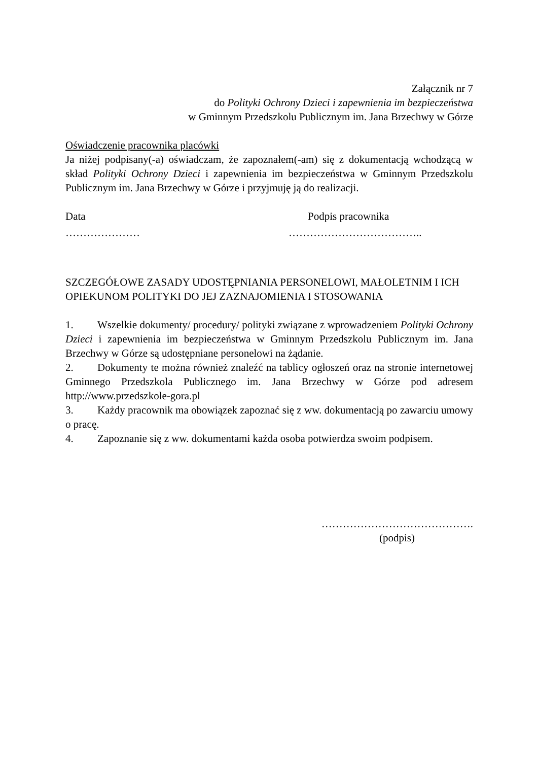Załącznik nr 7
do Polityki Ochrony Dzieci i zapewnienia im bezpieczeństwa
w Gminnym Przedszkolu Publicznym im. Jana Brzechwy w Górze
Oświadczenie pracownika placówki
Ja niżej podpisany(-a) oświadczam, że zapoznałem(-am) się z dokumentacją wchodzącą w skład Polityki Ochrony Dzieci i zapewnienia im bezpieczeństwa w Gminnym Przedszkolu Publicznym im. Jana Brzechwy w Górze i przyjmuję ją do realizacji.
Data Podpis pracownika
………………… ………………………………..
SZCZEGÓŁOWE ZASADY UDOSTĘPNIANIA PERSONELOWI, MAŁOLETNIM I ICH OPIEKUNOM POLITYKI DO JEJ ZAZNAJOMIENIA I STOSOWANIA
1. Wszelkie dokumenty/ procedury/ polityki związane z wprowadzeniem Polityki Ochrony Dzieci i zapewnienia im bezpieczeństwa w Gminnym Przedszkolu Publicznym im. Jana Brzechwy w Górze są udostępniane personelowi na żądanie.
2. Dokumenty te można również znaleźć na tablicy ogłoszeń oraz na stronie internetowej Gminnego Przedszkola Publicznego im. Jana Brzechwy w Górze pod adresem http://www.przedszkole-gora.pl
3. Każdy pracownik ma obowiązek zapoznać się z ww. dokumentacją po zawarciu umowy o pracę.
4. Zapoznanie się z ww. dokumentami każda osoba potwierdza swoim podpisem.
…………………………………….
(podpis)